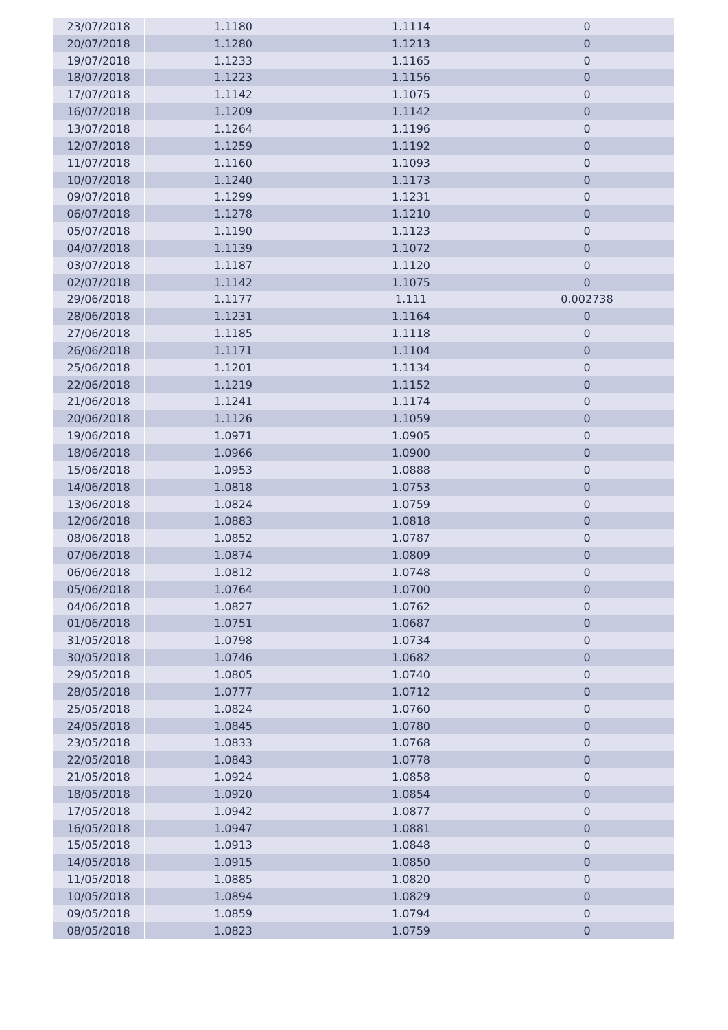| 23/07/2018 | 1.1180 | 1.1114 | 0 |
| 20/07/2018 | 1.1280 | 1.1213 | 0 |
| 19/07/2018 | 1.1233 | 1.1165 | 0 |
| 18/07/2018 | 1.1223 | 1.1156 | 0 |
| 17/07/2018 | 1.1142 | 1.1075 | 0 |
| 16/07/2018 | 1.1209 | 1.1142 | 0 |
| 13/07/2018 | 1.1264 | 1.1196 | 0 |
| 12/07/2018 | 1.1259 | 1.1192 | 0 |
| 11/07/2018 | 1.1160 | 1.1093 | 0 |
| 10/07/2018 | 1.1240 | 1.1173 | 0 |
| 09/07/2018 | 1.1299 | 1.1231 | 0 |
| 06/07/2018 | 1.1278 | 1.1210 | 0 |
| 05/07/2018 | 1.1190 | 1.1123 | 0 |
| 04/07/2018 | 1.1139 | 1.1072 | 0 |
| 03/07/2018 | 1.1187 | 1.1120 | 0 |
| 02/07/2018 | 1.1142 | 1.1075 | 0 |
| 29/06/2018 | 1.1177 | 1.111 | 0.002738 |
| 28/06/2018 | 1.1231 | 1.1164 | 0 |
| 27/06/2018 | 1.1185 | 1.1118 | 0 |
| 26/06/2018 | 1.1171 | 1.1104 | 0 |
| 25/06/2018 | 1.1201 | 1.1134 | 0 |
| 22/06/2018 | 1.1219 | 1.1152 | 0 |
| 21/06/2018 | 1.1241 | 1.1174 | 0 |
| 20/06/2018 | 1.1126 | 1.1059 | 0 |
| 19/06/2018 | 1.0971 | 1.0905 | 0 |
| 18/06/2018 | 1.0966 | 1.0900 | 0 |
| 15/06/2018 | 1.0953 | 1.0888 | 0 |
| 14/06/2018 | 1.0818 | 1.0753 | 0 |
| 13/06/2018 | 1.0824 | 1.0759 | 0 |
| 12/06/2018 | 1.0883 | 1.0818 | 0 |
| 08/06/2018 | 1.0852 | 1.0787 | 0 |
| 07/06/2018 | 1.0874 | 1.0809 | 0 |
| 06/06/2018 | 1.0812 | 1.0748 | 0 |
| 05/06/2018 | 1.0764 | 1.0700 | 0 |
| 04/06/2018 | 1.0827 | 1.0762 | 0 |
| 01/06/2018 | 1.0751 | 1.0687 | 0 |
| 31/05/2018 | 1.0798 | 1.0734 | 0 |
| 30/05/2018 | 1.0746 | 1.0682 | 0 |
| 29/05/2018 | 1.0805 | 1.0740 | 0 |
| 28/05/2018 | 1.0777 | 1.0712 | 0 |
| 25/05/2018 | 1.0824 | 1.0760 | 0 |
| 24/05/2018 | 1.0845 | 1.0780 | 0 |
| 23/05/2018 | 1.0833 | 1.0768 | 0 |
| 22/05/2018 | 1.0843 | 1.0778 | 0 |
| 21/05/2018 | 1.0924 | 1.0858 | 0 |
| 18/05/2018 | 1.0920 | 1.0854 | 0 |
| 17/05/2018 | 1.0942 | 1.0877 | 0 |
| 16/05/2018 | 1.0947 | 1.0881 | 0 |
| 15/05/2018 | 1.0913 | 1.0848 | 0 |
| 14/05/2018 | 1.0915 | 1.0850 | 0 |
| 11/05/2018 | 1.0885 | 1.0820 | 0 |
| 10/05/2018 | 1.0894 | 1.0829 | 0 |
| 09/05/2018 | 1.0859 | 1.0794 | 0 |
| 08/05/2018 | 1.0823 | 1.0759 | 0 |